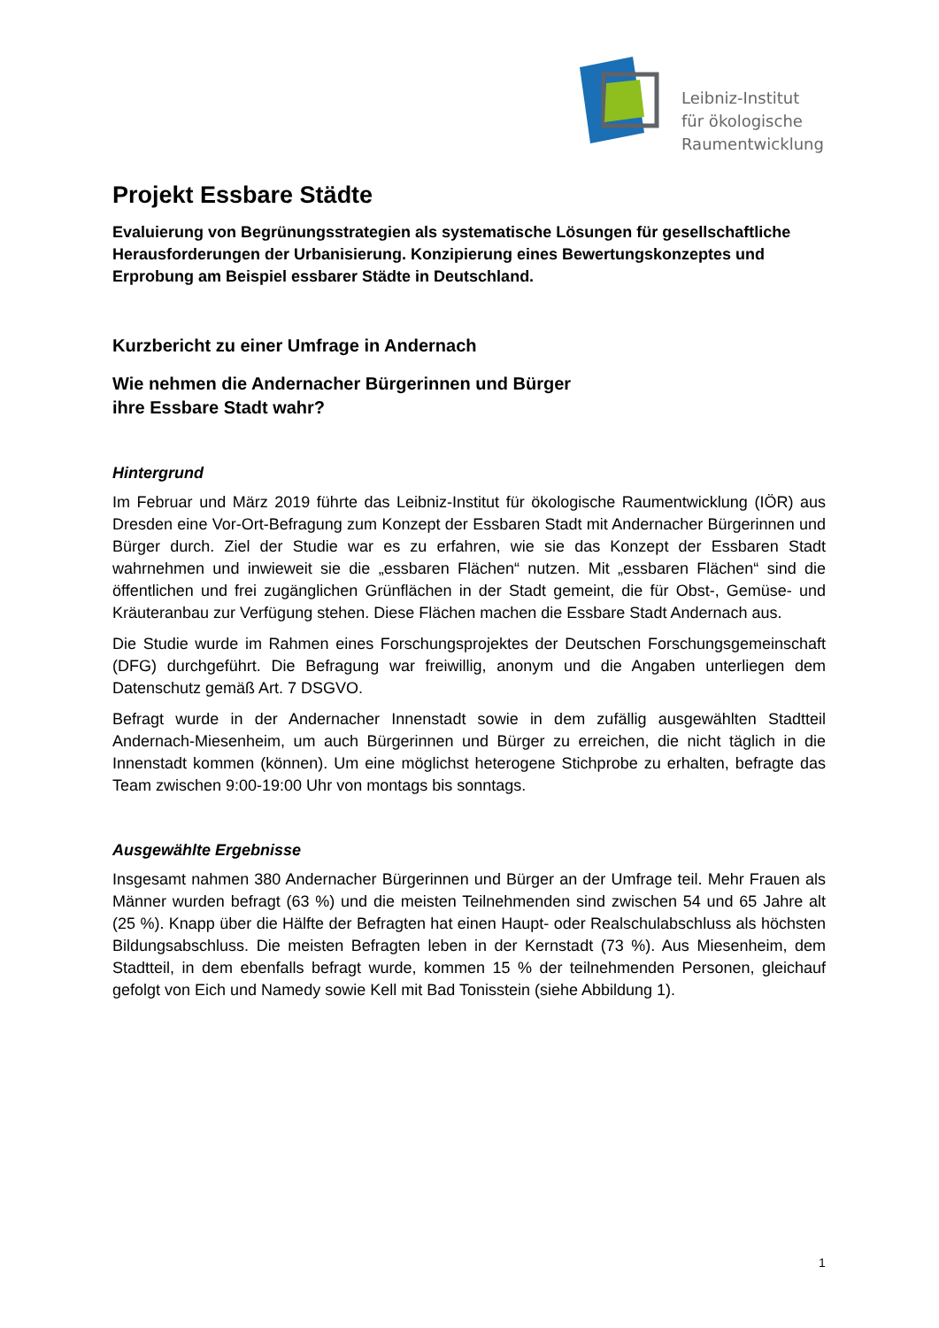Leibniz-Institut
für ökologische
Raumentwicklung
Projekt Essbare Städte
Evaluierung von Begrünungsstrategien als systematische Lösungen für gesellschaftliche Herausforderungen der Urbanisierung. Konzipierung eines Bewertungskonzeptes und Erprobung am Beispiel essbarer Städte in Deutschland.
Kurzbericht zu einer Umfrage in Andernach
Wie nehmen die Andernacher Bürgerinnen und Bürger
ihre Essbare Stadt wahr?
Hintergrund
Im Februar und März 2019 führte das Leibniz-Institut für ökologische Raumentwicklung (IÖR) aus Dresden eine Vor-Ort-Befragung zum Konzept der Essbaren Stadt mit Andernacher Bürgerinnen und Bürger durch. Ziel der Studie war es zu erfahren, wie sie das Konzept der Essbaren Stadt wahrnehmen und inwieweit sie die „essbaren Flächen“ nutzen. Mit „essbaren Flächen“ sind die öffentlichen und frei zugänglichen Grünflächen in der Stadt gemeint, die für Obst-, Gemüse- und Kräuteranbau zur Verfügung stehen. Diese Flächen machen die Essbare Stadt Andernach aus.
Die Studie wurde im Rahmen eines Forschungsprojektes der Deutschen Forschungsgemeinschaft (DFG) durchgeführt. Die Befragung war freiwillig, anonym und die Angaben unterliegen dem Datenschutz gemäß Art. 7 DSGVO.
Befragt wurde in der Andernacher Innenstadt sowie in dem zufällig ausgewählten Stadtteil Andernach-Miesenheim, um auch Bürgerinnen und Bürger zu erreichen, die nicht täglich in die Innenstadt kommen (können). Um eine möglichst heterogene Stichprobe zu erhalten, befragte das Team zwischen 9:00-19:00 Uhr von montags bis sonntags.
Ausgewählte Ergebnisse
Insgesamt nahmen 380 Andernacher Bürgerinnen und Bürger an der Umfrage teil. Mehr Frauen als Männer wurden befragt (63 %) und die meisten Teilnehmenden sind zwischen 54 und 65 Jahre alt (25 %). Knapp über die Hälfte der Befragten hat einen Haupt- oder Realschulabschluss als höchsten Bildungsabschluss. Die meisten Befragten leben in der Kernstadt (73 %). Aus Miesenheim, dem Stadtteil, in dem ebenfalls befragt wurde, kommen 15 % der teilnehmenden Personen, gleichauf gefolgt von Eich und Namedy sowie Kell mit Bad Tonisstein (siehe Abbildung 1).
1